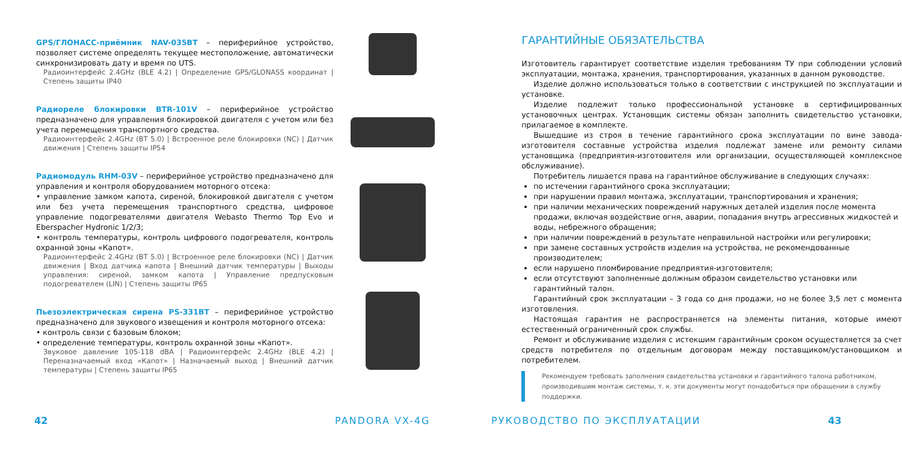GPS/ГЛОНАСС-приёмник NAV-035BT – периферийное устройство, позволяет системе определять текущее местоположение, автоматически синхронизировать дату и время по UTS.
Радиоинтерфейс 2.4GHz (BLE 4.2) | Определение GPS/GLONASS координат | Степень защиты IP40
Радиореле блокировки BTR-101V – периферийное устройство предназначено для управления блокировкой двигателя с учетом или без учета перемещения транспортного средства.
Радиоинтерфейс 2.4GHz (BT 5.0) | Встроенное реле блокировки (NC) | Датчик движения | Степень защиты IP54
Радиомодуль RHM-03V – периферийное устройство предназначено для управления и контроля оборудованием моторного отсека:
• управление замком капота, сиреной, блокировкой двигателя с учетом или без учета перемещения транспортного средства, цифровое управление подогревателями двигателя Webasto Thermo Top Evo и Eberspacher Hydronic 1/2/3;
• контроль температуры, контроль цифрового подогревателя, контроль охранной зоны «Капот».
Радиоинтерфейс 2.4GHz (BT 5.0) | Встроенное реле блокировки (NC) | Датчик движения | Вход датчика капота | Внешний датчик температуры | Выходы управления: сиреной, замком капота | Управление предпусковым подогревателем (LIN) | Степень защиты IP65
Пьезоэлектрическая сирена PS-331BT – периферийное устройство предназначено для звукового извещения и контроля моторного отсека:
• контроль связи с базовым блоком;
• определение температуры, контроль охранной зоны «Капот».
Звуковое давление 105-118 dBA | Радиоинтерфейс 2.4GHz (BLE 4.2) | Переназначаемый вход «Капот» | Назначаемый выход | Внешний датчик температуры | Степень защиты IP65
ГАРАНТИЙНЫЕ ОБЯЗАТЕЛЬСТВА
Изготовитель гарантирует соответствие изделия требованиям ТУ при соблюдении условий эксплуатации, монтажа, хранения, транспортирования, указанных в данном руководстве.
Изделие должно использоваться только в соответствии с инструкцией по эксплуатации и установке.
Изделие подлежит только профессиональной установке в сертифицированных установочных центрах. Установщик системы обязан заполнить свидетельство установки, прилагаемое в комплекте.
Вышедшие из строя в течение гарантийного срока эксплуатации по вине завода-изготовителя составные устройства изделия подлежат замене или ремонту силами установщика (предприятия-изготовителя или организации, осуществляющей комплексное обслуживание).
Потребитель лишается права на гарантийное обслуживание в следующих случаях:
по истечении гарантийного срока эксплуатации;
при нарушении правил монтажа, эксплуатации, транспортирования и хранения;
при наличии механических повреждений наружных деталей изделия после момента продажи, включая воздействие огня, аварии, попадания внутрь агрессивных жидкостей и воды, небрежного обращения;
при наличии повреждений в результате неправильной настройки или регулировки;
при замене составных устройств изделия на устройства, не рекомендованные производителем;
если нарушено пломбирование предприятия-изготовителя;
если отсутствуют заполненные должным образом свидетельство установки или гарантийный талон.
Гарантийный срок эксплуатации – 3 года со дня продажи, но не более 3,5 лет с момента изготовления.
Настоящая гарантия не распространяется на элементы питания, которые имеют естественный ограниченный срок службы.
Ремонт и обслуживание изделия с истекшим гарантийным сроком осуществляется за счет средств потребителя по отдельным договорам между поставщиком/установщиком и потребителем.
Рекомендуем требовать заполнения свидетельства установки и гарантийного талона работником, производившим монтаж системы, т. к. эти документы могут понадобиться при обращении в службу поддержки.
42 PANDORA VX-4G РУКОВОДСТВО ПО ЭКСПЛУАТАЦИИ 43